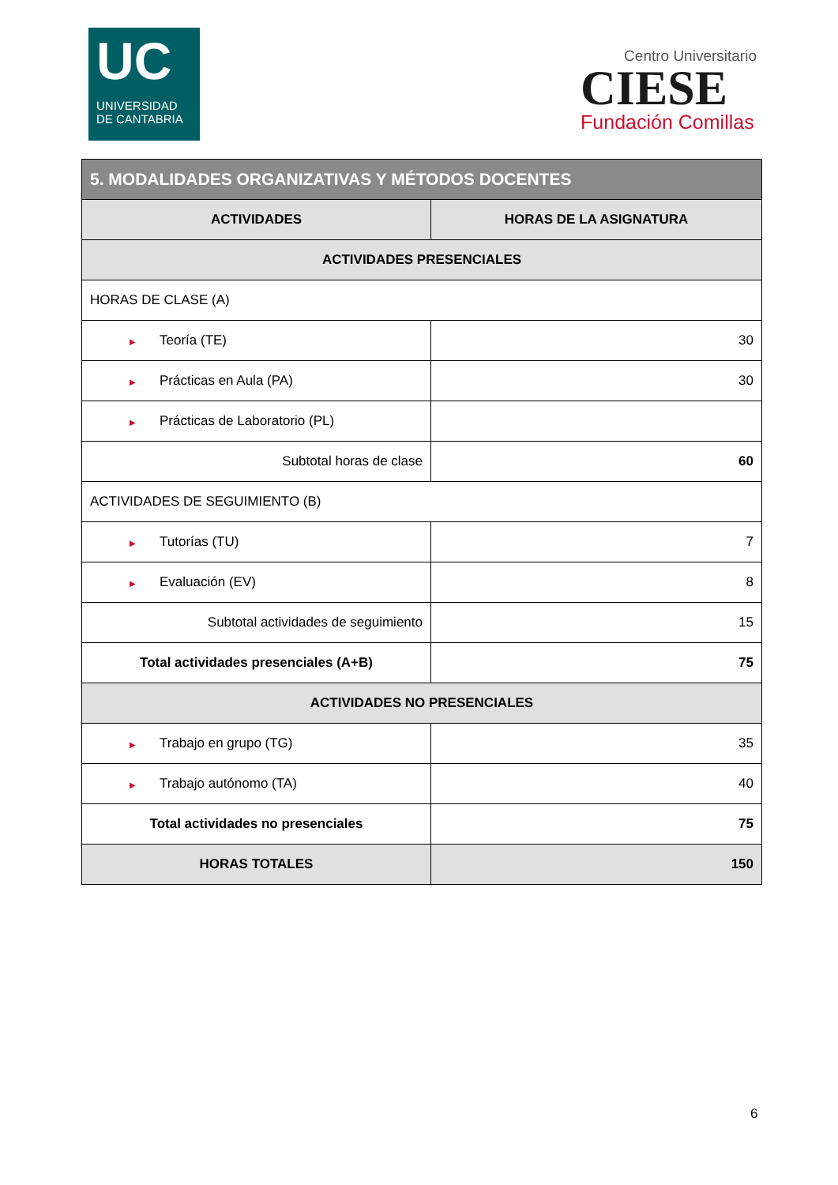UC
UNIVERSIDAD
DE CANTABRIA
Centro Universitario
CIESE
Fundación Comillas
| 5. MODALIDADES ORGANIZATIVAS Y MÉTODOS DOCENTES | |
| --- | --- |
| ACTIVIDADES | HORAS DE LA ASIGNATURA |
| ACTIVIDADES PRESENCIALES | |
| HORAS DE CLASE (A) | |
| ▶ Teoría (TE) | 30 |
| ▶ Prácticas en Aula (PA) | 30 |
| ▶ Prácticas de Laboratorio (PL) | |
| Subtotal horas de clase | 60 |
| ACTIVIDADES DE SEGUIMIENTO (B) | |
| ▶ Tutorías (TU) | 7 |
| ▶ Evaluación (EV) | 8 |
| Subtotal actividades de seguimiento | 15 |
| Total actividades presenciales (A+B) | 75 |
| ACTIVIDADES NO PRESENCIALES | |
| ▶ Trabajo en grupo (TG) | 35 |
| ▶ Trabajo autónomo (TA) | 40 |
| Total actividades no presenciales | 75 |
| HORAS TOTALES | 150 |
6